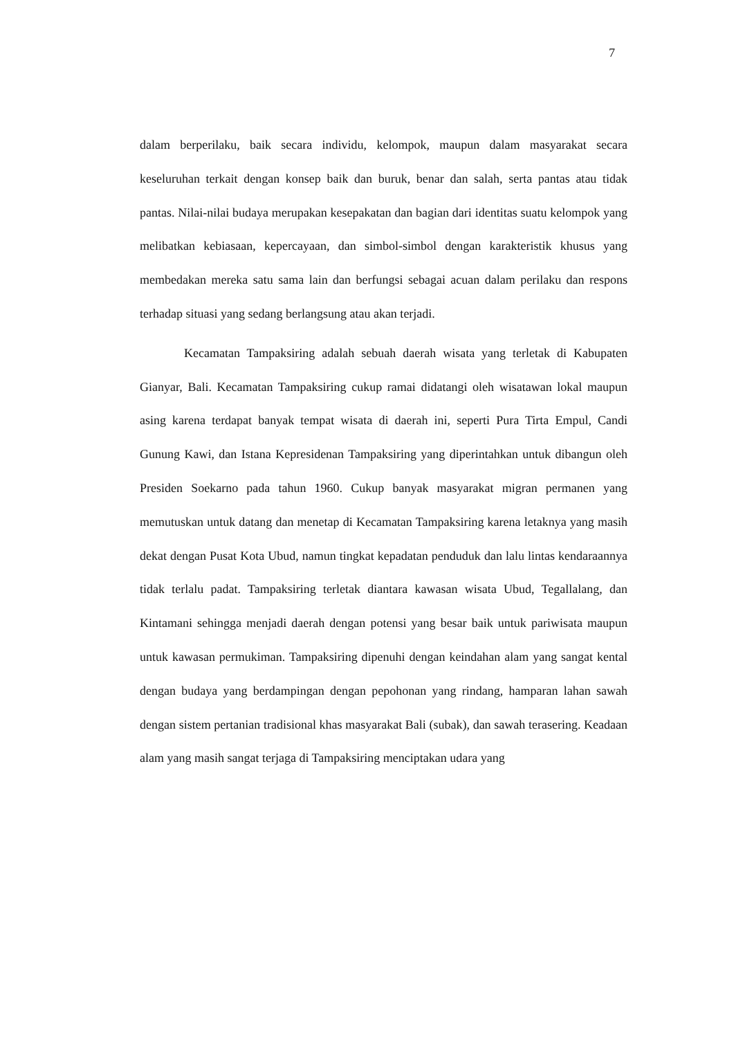7
dalam berperilaku, baik secara individu, kelompok, maupun dalam masyarakat secara keseluruhan terkait dengan konsep baik dan buruk, benar dan salah, serta pantas atau tidak pantas. Nilai-nilai budaya merupakan kesepakatan dan bagian dari identitas suatu kelompok yang melibatkan kebiasaan, kepercayaan, dan simbol-simbol dengan karakteristik khusus yang membedakan mereka satu sama lain dan berfungsi sebagai acuan dalam perilaku dan respons terhadap situasi yang sedang berlangsung atau akan terjadi.
Kecamatan Tampaksiring adalah sebuah daerah wisata yang terletak di Kabupaten Gianyar, Bali. Kecamatan Tampaksiring cukup ramai didatangi oleh wisatawan lokal maupun asing karena terdapat banyak tempat wisata di daerah ini, seperti Pura Tirta Empul, Candi Gunung Kawi, dan Istana Kepresidenan Tampaksiring yang diperintahkan untuk dibangun oleh Presiden Soekarno pada tahun 1960. Cukup banyak masyarakat migran permanen yang memutuskan untuk datang dan menetap di Kecamatan Tampaksiring karena letaknya yang masih dekat dengan Pusat Kota Ubud, namun tingkat kepadatan penduduk dan lalu lintas kendaraannya tidak terlalu padat. Tampaksiring terletak diantara kawasan wisata Ubud, Tegallalang, dan Kintamani sehingga menjadi daerah dengan potensi yang besar baik untuk pariwisata maupun untuk kawasan permukiman. Tampaksiring dipenuhi dengan keindahan alam yang sangat kental dengan budaya yang berdampingan dengan pepohonan yang rindang, hamparan lahan sawah dengan sistem pertanian tradisional khas masyarakat Bali (subak), dan sawah terasering. Keadaan alam yang masih sangat terjaga di Tampaksiring menciptakan udara yang